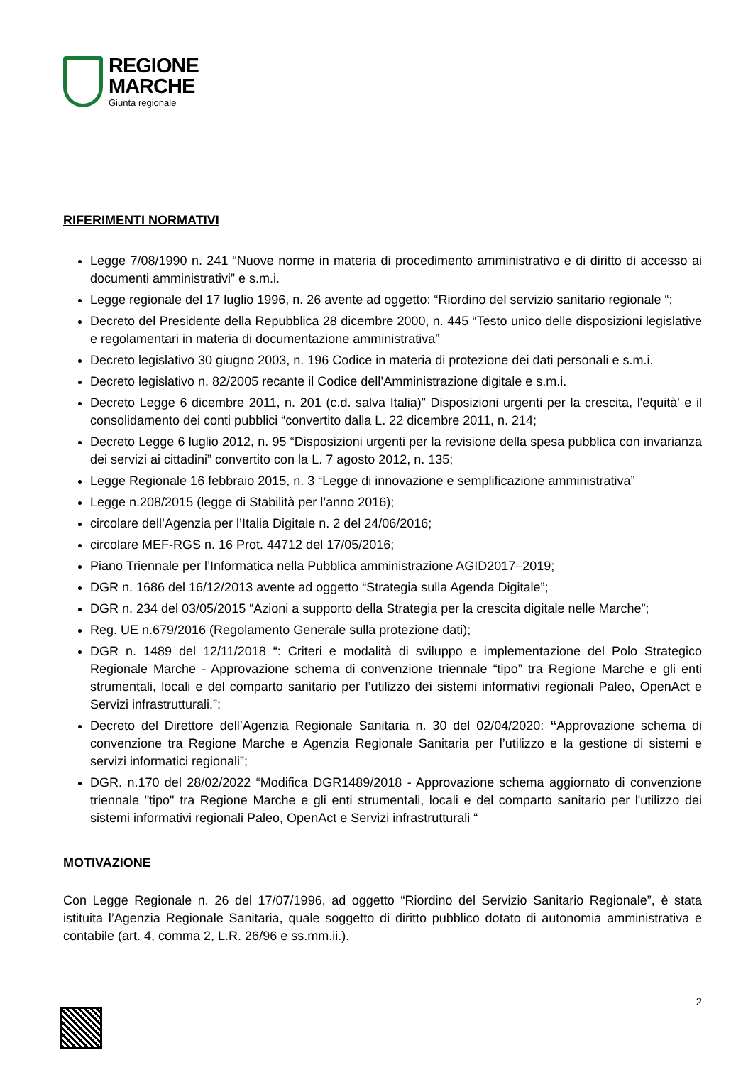REGIONE
MARCHE
Giunta regionale
RIFERIMENTI NORMATIVI
Legge 7/08/1990 n. 241 “Nuove norme in materia di procedimento amministrativo e di diritto di accesso ai documenti amministrativi” e s.m.i.
Legge regionale del 17 luglio 1996, n. 26 avente ad oggetto: “Riordino del servizio sanitario regionale “;
Decreto del Presidente della Repubblica 28 dicembre 2000, n. 445 “Testo unico delle disposizioni legislative e regolamentari in materia di documentazione amministrativa”
Decreto legislativo 30 giugno 2003, n. 196 Codice in materia di protezione dei dati personali e s.m.i.
Decreto legislativo n. 82/2005 recante il Codice dell’Amministrazione digitale e s.m.i.
Decreto Legge 6 dicembre 2011, n. 201 (c.d. salva Italia)” Disposizioni urgenti per la crescita, l'equità' e il consolidamento dei conti pubblici “convertito dalla L. 22 dicembre 2011, n. 214;
Decreto Legge 6 luglio 2012, n. 95 “Disposizioni urgenti per la revisione della spesa pubblica con invarianza dei servizi ai cittadini” convertito con la L. 7 agosto 2012, n. 135;
Legge Regionale 16 febbraio 2015, n. 3 “Legge di innovazione e semplificazione amministrativa”
Legge n.208/2015 (legge di Stabilità per l’anno 2016);
circolare dell’Agenzia per l’Italia Digitale n. 2 del 24/06/2016;
circolare MEF-RGS n. 16 Prot. 44712 del 17/05/2016;
Piano Triennale per l’Informatica nella Pubblica amministrazione AGID2017–2019;
DGR n. 1686 del 16/12/2013 avente ad oggetto “Strategia sulla Agenda Digitale”;
DGR n. 234 del 03/05/2015 “Azioni a supporto della Strategia per la crescita digitale nelle Marche”;
Reg. UE n.679/2016 (Regolamento Generale sulla protezione dati);
DGR n. 1489 del 12/11/2018 “: Criteri e modalità di sviluppo e implementazione del Polo Strategico Regionale Marche - Approvazione schema di convenzione triennale “tipo” tra Regione Marche e gli enti strumentali, locali e del comparto sanitario per l’utilizzo dei sistemi informativi regionali Paleo, OpenAct e Servizi infrastrutturali.”;
Decreto del Direttore dell’Agenzia Regionale Sanitaria n. 30 del 02/04/2020: “Approvazione schema di convenzione tra Regione Marche e Agenzia Regionale Sanitaria per l’utilizzo e la gestione di sistemi e servizi informatici regionali”;
DGR. n.170 del 28/02/2022 “Modifica DGR1489/2018 - Approvazione schema aggiornato di convenzione triennale "tipo" tra Regione Marche e gli enti strumentali, locali e del comparto sanitario per l'utilizzo dei sistemi informativi regionali Paleo, OpenAct e Servizi infrastrutturali “
MOTIVAZIONE
Con Legge Regionale n. 26 del 17/07/1996, ad oggetto “Riordino del Servizio Sanitario Regionale”, è stata istituita l’Agenzia Regionale Sanitaria, quale soggetto di diritto pubblico dotato di autonomia amministrativa e contabile (art. 4, comma 2, L.R. 26/96 e ss.mm.ii.).
2